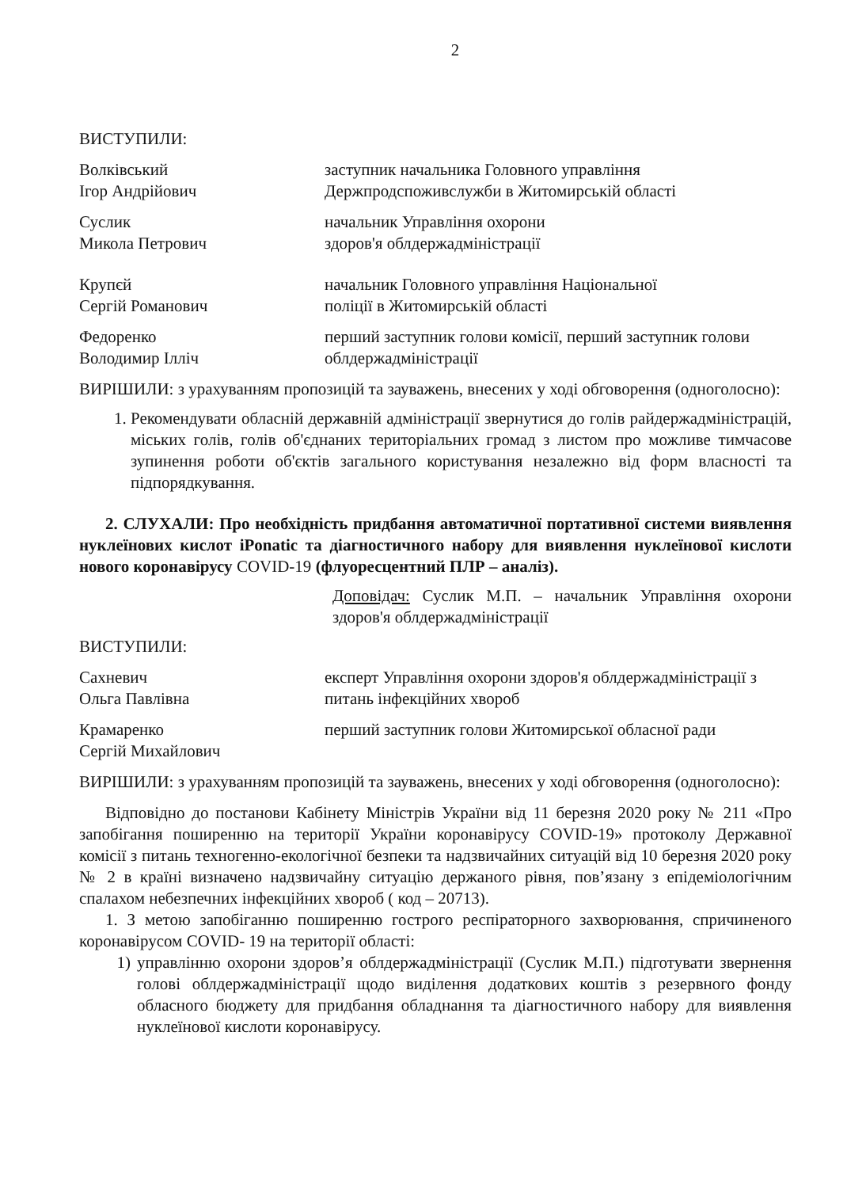2
ВИСТУПИЛИ:
Волківський
Ігор Андрійович
заступник начальника Головного управління Держпродспоживслужби в Житомирській області
Суслик
Микола Петрович
начальник Управління охорони
здоров'я облдержадміністрації
Крупєй
Сергій Романович
начальник Головного управління Національної
поліції в Житомирській області
Федоренко
Володимир Ілліч
перший заступник голови комісії, перший заступник голови облдержадміністрації
ВИРІШИЛИ: з урахуванням пропозицій та зауважень, внесених у ході обговорення (одноголосно):
1. Рекомендувати обласній державній адміністрації звернутися до голів райдержадміністрацій, міських голів, голів об'єднаних територіальних громад з листом про можливе тимчасове зупинення роботи об'єктів загального користування незалежно від форм власності та підпорядкування.
2. СЛУХАЛИ: Про необхідність придбання автоматичної портативної системи виявлення нуклеїнових кислот iPonatic та діагностичного набору для виявлення нуклеїнової кислоти нового коронавірусу COVID-19 (флуоресцентний ПЛР – аналіз).
Доповідач: Суслик М.П. – начальник Управління охорони здоров'я облдержадміністрації
ВИСТУПИЛИ:
Сахневич
Ольга Павлівна
експерт Управління охорони здоров'я облдержадміністрації з питань інфекційних хвороб
Крамаренко
Сергій Михайлович
перший заступник голови Житомирської обласної ради
ВИРІШИЛИ: з урахуванням пропозицій та зауважень, внесених у ході обговорення (одноголосно):
Відповідно до постанови Кабінету Міністрів України від 11 березня 2020 року № 211 «Про запобігання поширенню на території України коронавірусу COVID-19» протоколу Державної комісії з питань техногенно-екологічної безпеки та надзвичайних ситуацій від 10 березня 2020 року № 2 в країні визначено надзвичайну ситуацію держаного рівня, пов’язану з епідеміологічним спалахом небезпечних інфекційних хвороб ( код – 20713).
1. З метою запобіганню поширенню гострого респіраторного захворювання, спричиненого коронавірусом COVID- 19 на території області:
1) управлінню охорони здоров’я облдержадміністрації (Суслик М.П.) підготувати звернення голові облдержадміністрації щодо виділення додаткових коштів з резервного фонду обласного бюджету для придбання обладнання та діагностичного набору для виявлення нуклеїнової кислоти коронавірусу.